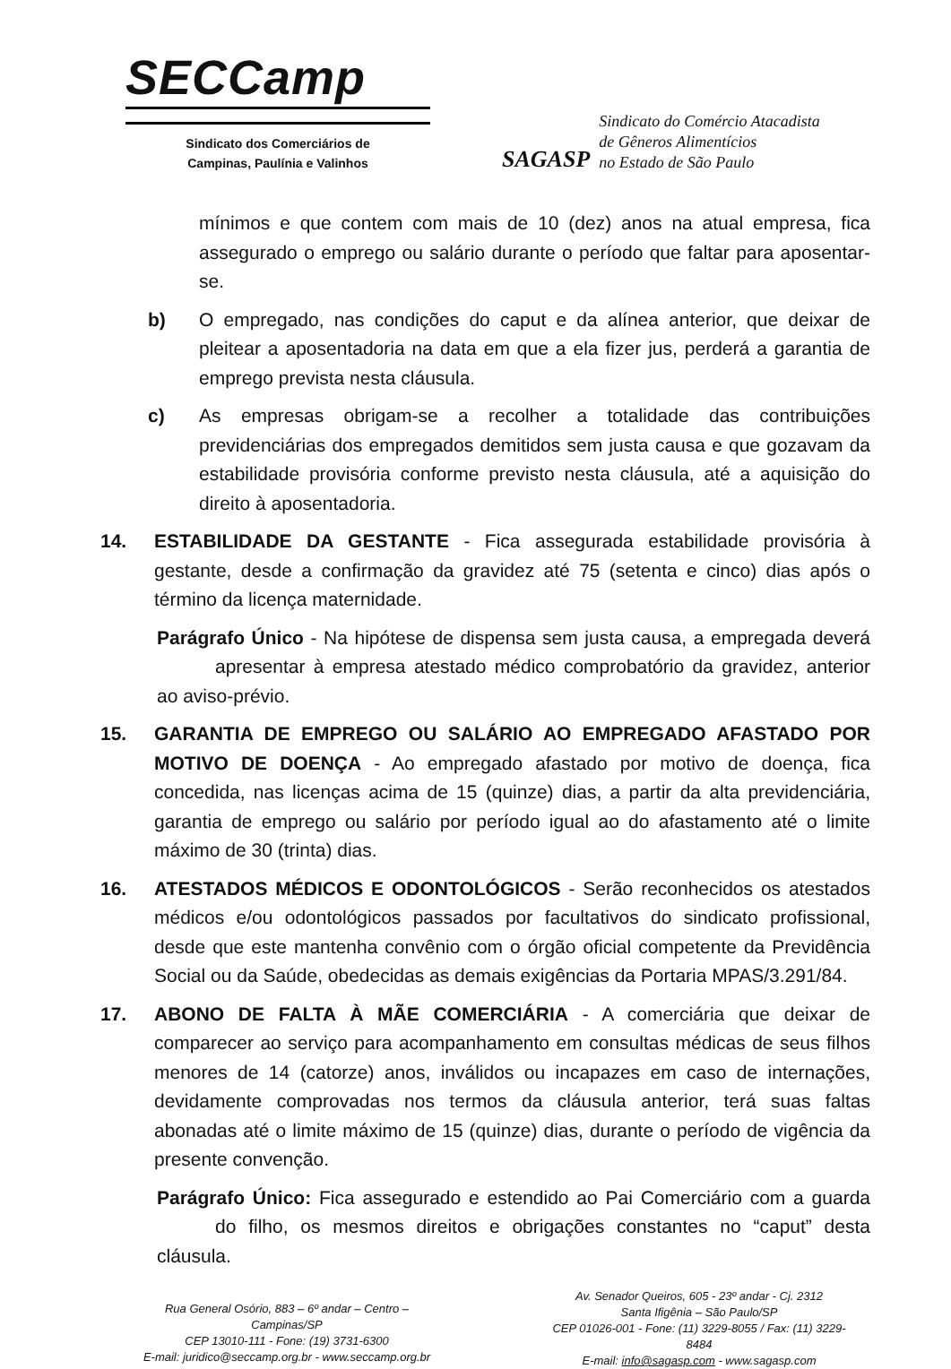SECCamp
Sindicato dos Comerciários de
Campinas, Paulínia e Valinhos
SAGASP
Sindicato do Comércio Atacadista
de Gêneros Alimentícios
no Estado de São Paulo
mínimos e que contem com mais de 10 (dez) anos na atual empresa, fica assegurado o emprego ou salário durante o período que faltar para aposentar-se.
b) O empregado, nas condições do caput e da alínea anterior, que deixar de pleitear a aposentadoria na data em que a ela fizer jus, perderá a garantia de emprego prevista nesta cláusula.
c) As empresas obrigam-se a recolher a totalidade das contribuições previdenciárias dos empregados demitidos sem justa causa e que gozavam da estabilidade provisória conforme previsto nesta cláusula, até a aquisição do direito à aposentadoria.
14. ESTABILIDADE DA GESTANTE - Fica assegurada estabilidade provisória à gestante, desde a confirmação da gravidez até 75 (setenta e cinco) dias após o término da licença maternidade.
Parágrafo Único - Na hipótese de dispensa sem justa causa, a empregada deverá apresentar à empresa atestado médico comprobatório da gravidez, anterior ao aviso-prévio.
15. GARANTIA DE EMPREGO OU SALÁRIO AO EMPREGADO AFASTADO POR MOTIVO DE DOENÇA - Ao empregado afastado por motivo de doença, fica concedida, nas licenças acima de 15 (quinze) dias, a partir da alta previdenciária, garantia de emprego ou salário por período igual ao do afastamento até o limite máximo de 30 (trinta) dias.
16. ATESTADOS MÉDICOS E ODONTOLÓGICOS - Serão reconhecidos os atestados médicos e/ou odontológicos passados por facultativos do sindicato profissional, desde que este mantenha convênio com o órgão oficial competente da Previdência Social ou da Saúde, obedecidas as demais exigências da Portaria MPAS/3.291/84.
17. ABONO DE FALTA À MÃE COMERCIÁRIA - A comerciária que deixar de comparecer ao serviço para acompanhamento em consultas médicas de seus filhos menores de 14 (catorze) anos, inválidos ou incapazes em caso de internações, devidamente comprovadas nos termos da cláusula anterior, terá suas faltas abonadas até o limite máximo de 15 (quinze) dias, durante o período de vigência da presente convenção.
Parágrafo Único: Fica assegurado e estendido ao Pai Comerciário com a guarda do filho, os mesmos direitos e obrigações constantes no “caput” desta cláusula.
Rua General Osório, 883 – 6º andar – Centro – Campinas/SP
CEP 13010-111 - Fone: (19) 3731-6300
E-mail: juridico@seccamp.org.br - www.seccamp.org.br
Av. Senador Queiros, 605 - 23º andar - Cj. 2312
Santa Ifigênia – São Paulo/SP
CEP 01026-001 - Fone: (11) 3229-8055 / Fax: (11) 3229-8484
E-mail: info@sagasp.com - www.sagasp.com